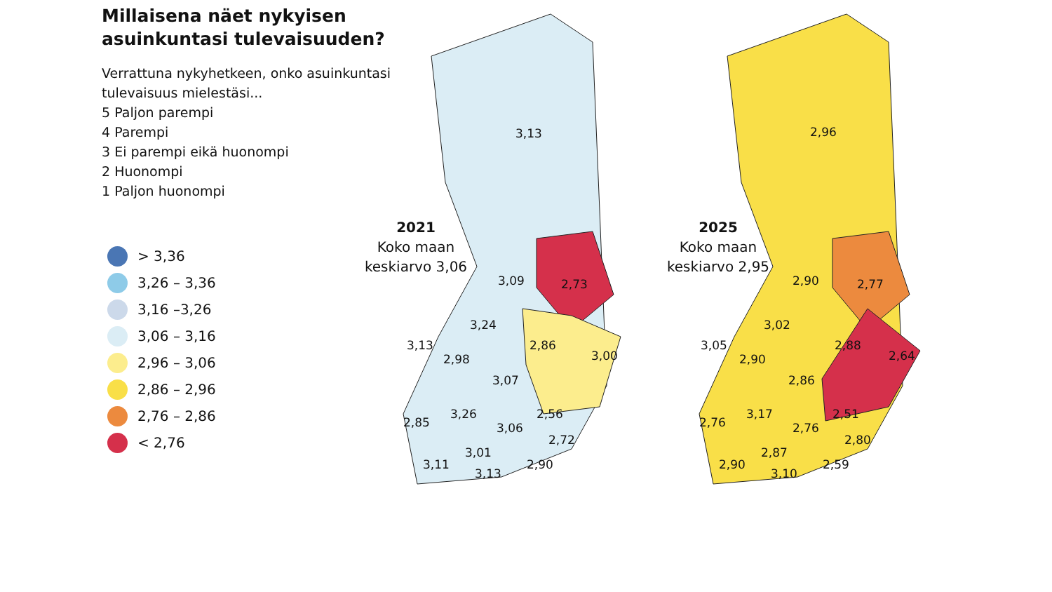Millaisena näet nykyisen asuinkuntasi tulevaisuuden?
Verrattuna nykyhetkeen, onko asuinkuntasi tulevaisuus mielestäsi...
5 Paljon parempi
4 Parempi
3 Ei parempi eikä huonompi
2 Huonompi
1 Paljon huonompi
> 3,36
3,26 – 3,36
3,16 –3,26
3,06 – 3,16
2,96 – 3,06
2,86 – 2,96
2,76 – 2,86
< 2,76
2021
Koko maan keskiarvo 3,06
2025
Koko maan keskiarvo 2,95
3,13
3,09 2,73
3,24
3,13 2,86
3,00 2,98
3,07
3,26 2,56
2,85 3,06
2,72
3,01
3,11 2,90
3,13
2,96
2,90 2,77
3,02
3,05 2,88
2,64 2,90
2,86
3,17 2,51
2,76 2,76
2,80
2,87
2,90 2,59
3,10